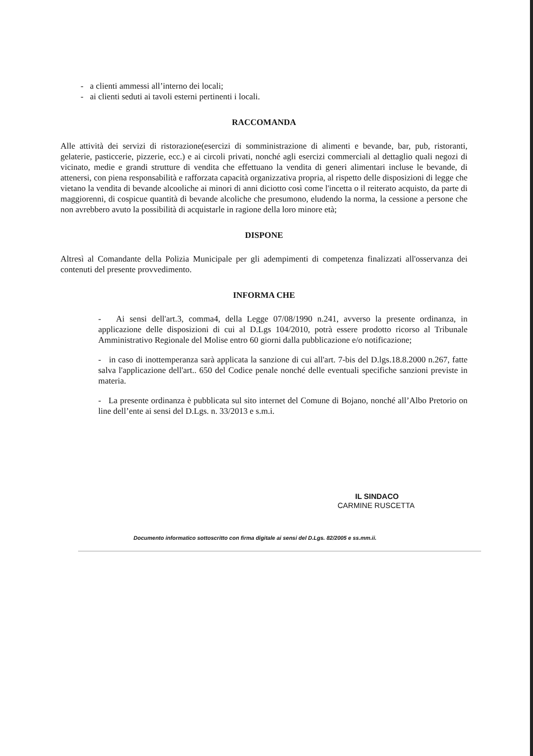- a clienti ammessi all’interno dei locali;
- ai clienti seduti ai tavoli esterni pertinenti i locali.
RACCOMANDA
Alle attività dei servizi di ristorazione(esercizi di somministrazione di alimenti e bevande, bar, pub, ristoranti, gelaterie, pasticcerie, pizzerie, ecc.) e ai circoli privati, nonché agli esercizi commerciali al dettaglio quali negozi di vicinato, medie e grandi strutture di vendita che effettuano la vendita di generi alimentari incluse le bevande, di attenersi, con piena responsabilità e rafforzata capacità organizzativa propria, al rispetto delle disposizioni di legge che vietano la vendita di bevande alcooliche ai minori di anni diciotto così come l'incetta o il reiterato acquisto, da parte di maggiorenni, di cospicue quantità di bevande alcoliche che presumono, eludendo la norma, la cessione a persone che non avrebbero avuto la possibilità di acquistarle in ragione della loro minore età;
DISPONE
Altresì al Comandante della Polizia Municipale per gli adempimenti di competenza finalizzati all'osservanza dei contenuti del presente provvedimento.
INFORMA CHE
- Ai sensi dell'art.3, comma4, della Legge 07/08/1990 n.241, avverso la presente ordinanza, in applicazione delle disposizioni di cui al D.Lgs 104/2010, potrà essere prodotto ricorso al Tribunale Amministrativo Regionale del Molise entro 60 giorni dalla pubblicazione e/o notificazione;
- in caso di inottemperanza sarà applicata la sanzione di cui all'art. 7-bis del D.lgs.18.8.2000 n.267, fatte salva l'applicazione dell'art.. 650 del Codice penale nonché delle eventuali specifiche sanzioni previste in materia.
- La presente ordinanza è pubblicata sul sito internet del Comune di Bojano, nonché all’Albo Pretorio on line dell’ente ai sensi del D.Lgs. n. 33/2013 e s.m.i.
IL SINDACO
CARMINE RUSCETTA
Documento informatico sottoscritto con firma digitale ai sensi del D.Lgs. 82/2005 e ss.mm.ii.